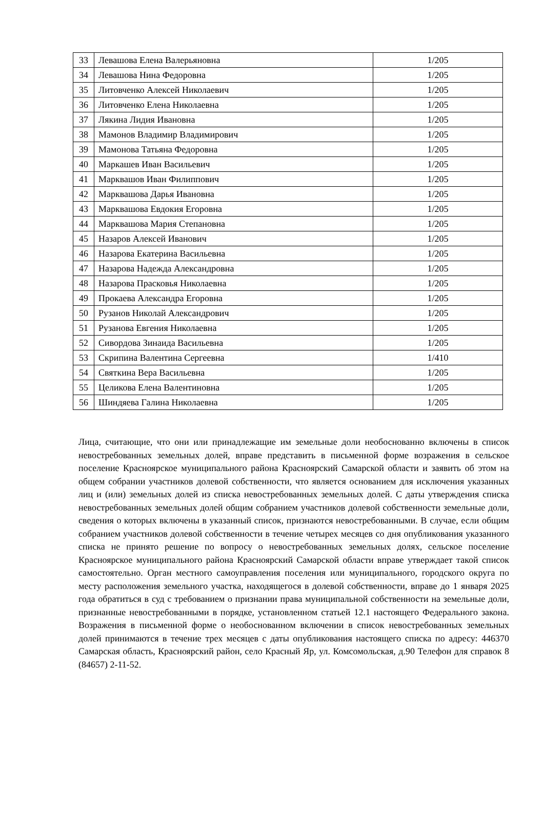| 33 | Левашова Елена Валерьяновна | 1/205 |
| 34 | Левашова Нина Федоровна | 1/205 |
| 35 | Литовченко Алексей Николаевич | 1/205 |
| 36 | Литовченко Елена Николаевна | 1/205 |
| 37 | Лякина Лидия Ивановна | 1/205 |
| 38 | Мамонов Владимир Владимирович | 1/205 |
| 39 | Мамонова Татьяна Федоровна | 1/205 |
| 40 | Маркашев Иван Васильевич | 1/205 |
| 41 | Марквашов Иван Филиппович | 1/205 |
| 42 | Марквашова Дарья Ивановна | 1/205 |
| 43 | Марквашова Евдокия Егоровна | 1/205 |
| 44 | Марквашова Мария Степановна | 1/205 |
| 45 | Назаров Алексей Иванович | 1/205 |
| 46 | Назарова Екатерина Васильевна | 1/205 |
| 47 | Назарова Надежда Александровна | 1/205 |
| 48 | Назарова Прасковья Николаевна | 1/205 |
| 49 | Прокаева Александра Егоровна | 1/205 |
| 50 | Рузанов Николай Александрович | 1/205 |
| 51 | Рузанова Евгения Николаевна | 1/205 |
| 52 | Сивордова Зинаида Васильевна | 1/205 |
| 53 | Скрипина Валентина Сергеевна | 1/410 |
| 54 | Святкина Вера Васильевна | 1/205 |
| 55 | Целикова Елена Валентиновна | 1/205 |
| 56 | Шиндяева Галина Николаевна | 1/205 |
Лица, считающие, что они или принадлежащие им земельные доли необоснованно включены в список невостребованных земельных долей, вправе представить в письменной форме возражения в сельское поселение Красноярское муниципального района Красноярский Самарской области и заявить об этом на общем собрании участников долевой собственности, что является основанием для исключения указанных лиц и (или) земельных долей из списка невостребованных земельных долей. С даты утверждения списка невостребованных земельных долей общим собранием участников долевой собственности земельные доли, сведения о которых включены в указанный список, признаются невостребованными. В случае, если общим собранием участников долевой собственности в течение четырех месяцев со дня опубликования указанного списка не принято решение по вопросу о невостребованных земельных долях, сельское поселение Красноярское муниципального района Красноярский Самарской области вправе утверждает такой список самостоятельно. Орган местного самоуправления поселения или муниципального, городского округа по месту расположения земельного участка, находящегося в долевой собственности, вправе до 1 января 2025 года обратиться в суд с требованием о признании права муниципальной собственности на земельные доли, признанные невостребованными в порядке, установленном статьей 12.1 настоящего Федерального закона. Возражения в письменной форме о необоснованном включении в список невостребованных земельных долей принимаются в течение трех месяцев с даты опубликования настоящего списка по адресу: 446370 Самарская область, Красноярский район, село Красный Яр, ул. Комсомольская, д.90 Телефон для справок 8 (84657) 2-11-52.